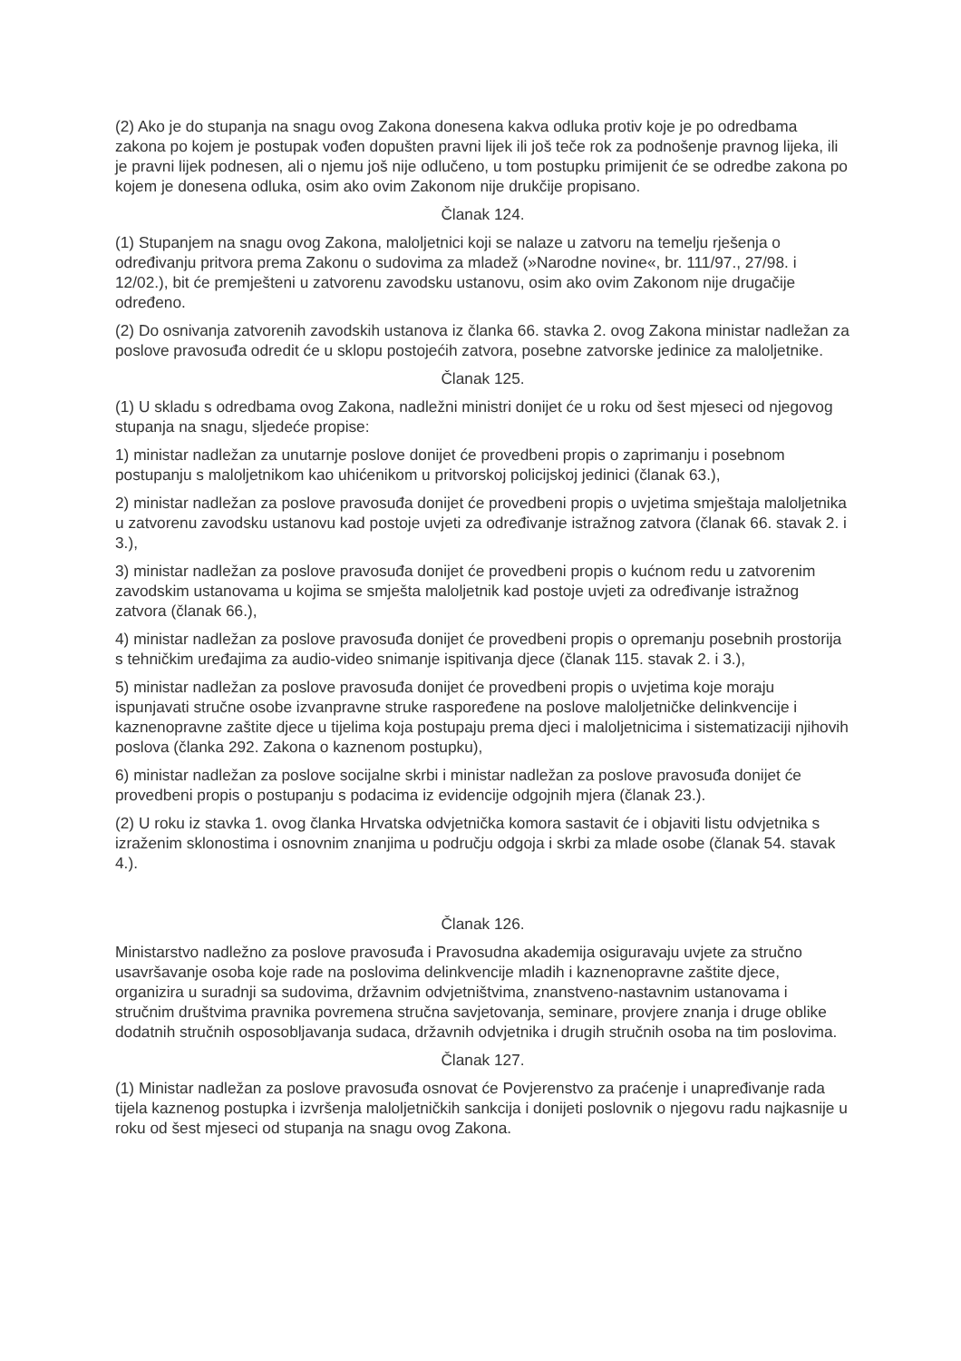(2) Ako je do stupanja na snagu ovog Zakona donesena kakva odluka protiv koje je po odredbama zakona po kojem je postupak vođen dopušten pravni lijek ili još teče rok za podnošenje pravnog lijeka, ili je pravni lijek podnesen, ali o njemu još nije odlučeno, u tom postupku primijenit će se odredbe zakona po kojem je donesena odluka, osim ako ovim Zakonom nije drukčije propisano.
Članak 124.
(1) Stupanjem na snagu ovog Zakona, maloljetnici koji se nalaze u zatvoru na temelju rješenja o određivanju pritvora prema Zakonu o sudovima za mladež (»Narodne novine«, br. 111/97., 27/98. i 12/02.), bit će premješteni u zatvorenu zavodsku ustanovu, osim ako ovim Zakonom nije drugačije određeno.
(2) Do osnivanja zatvorenih zavodskih ustanova iz članka 66. stavka 2. ovog Zakona ministar nadležan za poslove pravosuđa odredit će u sklopu postojećih zatvora, posebne zatvorske jedinice za maloljetnike.
Članak 125.
(1) U skladu s odredbama ovog Zakona, nadležni ministri donijet će u roku od šest mjeseci od njegovog stupanja na snagu, sljedeće propise:
1) ministar nadležan za unutarnje poslove donijet će provedbeni propis o zaprimanju i posebnom postupanju s maloljetnikom kao uhićenikom u pritvorskoj policijskoj jedinici (članak 63.),
2) ministar nadležan za poslove pravosuđa donijet će provedbeni propis o uvjetima smještaja maloljetnika u zatvorenu zavodsku ustanovu kad postoje uvjeti za određivanje istražnog zatvora (članak 66. stavak 2. i 3.),
3) ministar nadležan za poslove pravosuđa donijet će provedbeni propis o kućnom redu u zatvorenim zavodskim ustanovama u kojima se smješta maloljetnik kad postoje uvjeti za određivanje istražnog zatvora (članak 66.),
4) ministar nadležan za poslove pravosuđa donijet će provedbeni propis o opremanju posebnih prostorija s tehničkim uređajima za audio-video snimanje ispitivanja djece (članak 115. stavak 2. i 3.),
5) ministar nadležan za poslove pravosuđa donijet će provedbeni propis o uvjetima koje moraju ispunjavati stručne osobe izvanpravne struke raspoređene na poslove maloljetničke delinkvencije i kaznenopravne zaštite djece u tijelima koja postupaju prema djeci i maloljetnicima i sistematizaciji njihovih poslova (članka 292. Zakona o kaznenom postupku),
6) ministar nadležan za poslove socijalne skrbi i ministar nadležan za poslove pravosuđa donijet će provedbeni propis o postupanju s podacima iz evidencije odgojnih mjera (članak 23.).
(2) U roku iz stavka 1. ovog članka Hrvatska odvjetnička komora sastavit će i objaviti listu odvjetnika s izraženim sklonostima i osnovnim znanjima u području odgoja i skrbi za mlade osobe (članak 54. stavak 4.).
Članak 126.
Ministarstvo nadležno za poslove pravosuđa i Pravosudna akademija osiguravaju uvjete za stručno usavršavanje osoba koje rade na poslovima delinkvencije mladih i kaznenopravne zaštite djece, organizira u suradnji sa sudovima, državnim odvjetništvima, znanstveno-nastavnim ustanovama i stručnim društvima pravnika povremena stručna savjetovanja, seminare, provjere znanja i druge oblike dodatnih stručnih osposobljavanja sudaca, državnih odvjetnika i drugih stručnih osoba na tim poslovima.
Članak 127.
(1) Ministar nadležan za poslove pravosuđa osnovat će Povjerenstvo za praćenje i unapređivanje rada tijela kaznenog postupka i izvršenja maloljetničkih sankcija i donijeti poslovnik o njegovu radu najkasnije u roku od šest mjeseci od stupanja na snagu ovog Zakona.